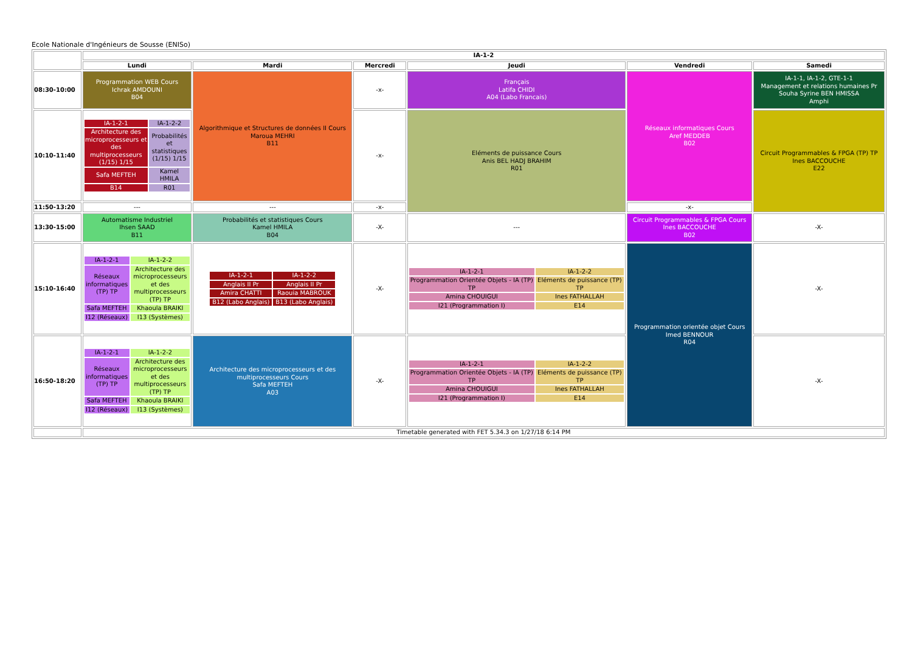Ecole Nationale d'Ingénieurs de Sousse (ENISo)
| | IA-1-2 | | | | | |
| | Lundi | Mardi | Mercredi | Jeudi | Vendredi | Samedi |
| 08:30-10:00 | Programmation WEB Cours Ichrak AMDOUNI B04 | Algorithmique et Structures de données II Cours Maroua MEHRI B11 | -x- | Français Latifa CHIDI A04 (Labo Francais) | Réseaux informatiques Cours Aref MEDDEB B02 | IA-1-1, IA-1-2, GTE-1-1 Management et relations humaines Pr Souha Syrine BEN HMISSA Amphi |
| 10:10-11:40 | / IA-1-2-1 / IA-1-2-2 / / Architecture des microprocesseurs et des multiprocesseurs (1/15) 1/15 / Probabilités et statistiques (1/15) 1/15 / / Safa MEFTEH / Kamel HMILA / / B14 / R01 / | | -x- | Eléments de puissance Cours Anis BEL HADJ BRAHIM R01 | | Circuit Programmables & FPGA (TP) TP Ines BACCOUCHE E22 |
| 11:50-13:20 | --- | --- | -x- | | -x- | |
| 13:30-15:00 | Automatisme Industriel Ihsen SAAD B11 | Probabilités et statistiques Cours Kamel HMILA B04 | -X- | --- | Circuit Programmables & FPGA Cours Ines BACCOUCHE B02 | -X- |
| 15:10-16:40 | / IA-1-2-1 / IA-1-2-2 / / Réseaux informatiques (TP) TP / Architecture des microprocesseurs et des multiprocesseurs (TP) TP / / Safa MEFTEH / Khaoula BRAIKI / / I12 (Réseaux) / I13 (Systèmes) / | / IA-1-2-1 / IA-1-2-2 / / Anglais II Pr / Anglais II Pr / / Amira CHATTI / Raouia MABROUK / / B12 (Labo Anglais) / B13 (Labo Anglais) / | -X- | / IA-1-2-1 / IA-1-2-2 / / Programmation Orientée Objets - IA (TP) TP / Eléments de puissance (TP) TP / / Amina CHOUIGUI / Ines FATHALLAH / / I21 (Programmation I) / E14 / | Programmation orientée objet Cours Imed BENNOUR R04 | -X- |
| 16:50-18:20 | / IA-1-2-1 / IA-1-2-2 / / Réseaux informatiques (TP) TP / Architecture des microprocesseurs et des multiprocesseurs (TP) TP / / Safa MEFTEH / Khaoula BRAIKI / / I12 (Réseaux) / I13 (Systèmes) / | Architecture des microprocesseurs et des multiprocesseurs Cours Safa MEFTEH A03 | -X- | / IA-1-2-1 / IA-1-2-2 / / Programmation Orientée Objets - IA (TP) TP / Eléments de puissance (TP) TP / / Amina CHOUIGUI / Ines FATHALLAH / / I21 (Programmation I) / E14 / | | -X- |
| | Timetable generated with FET 5.34.3 on 1/27/18 6:14 PM | | | | | |